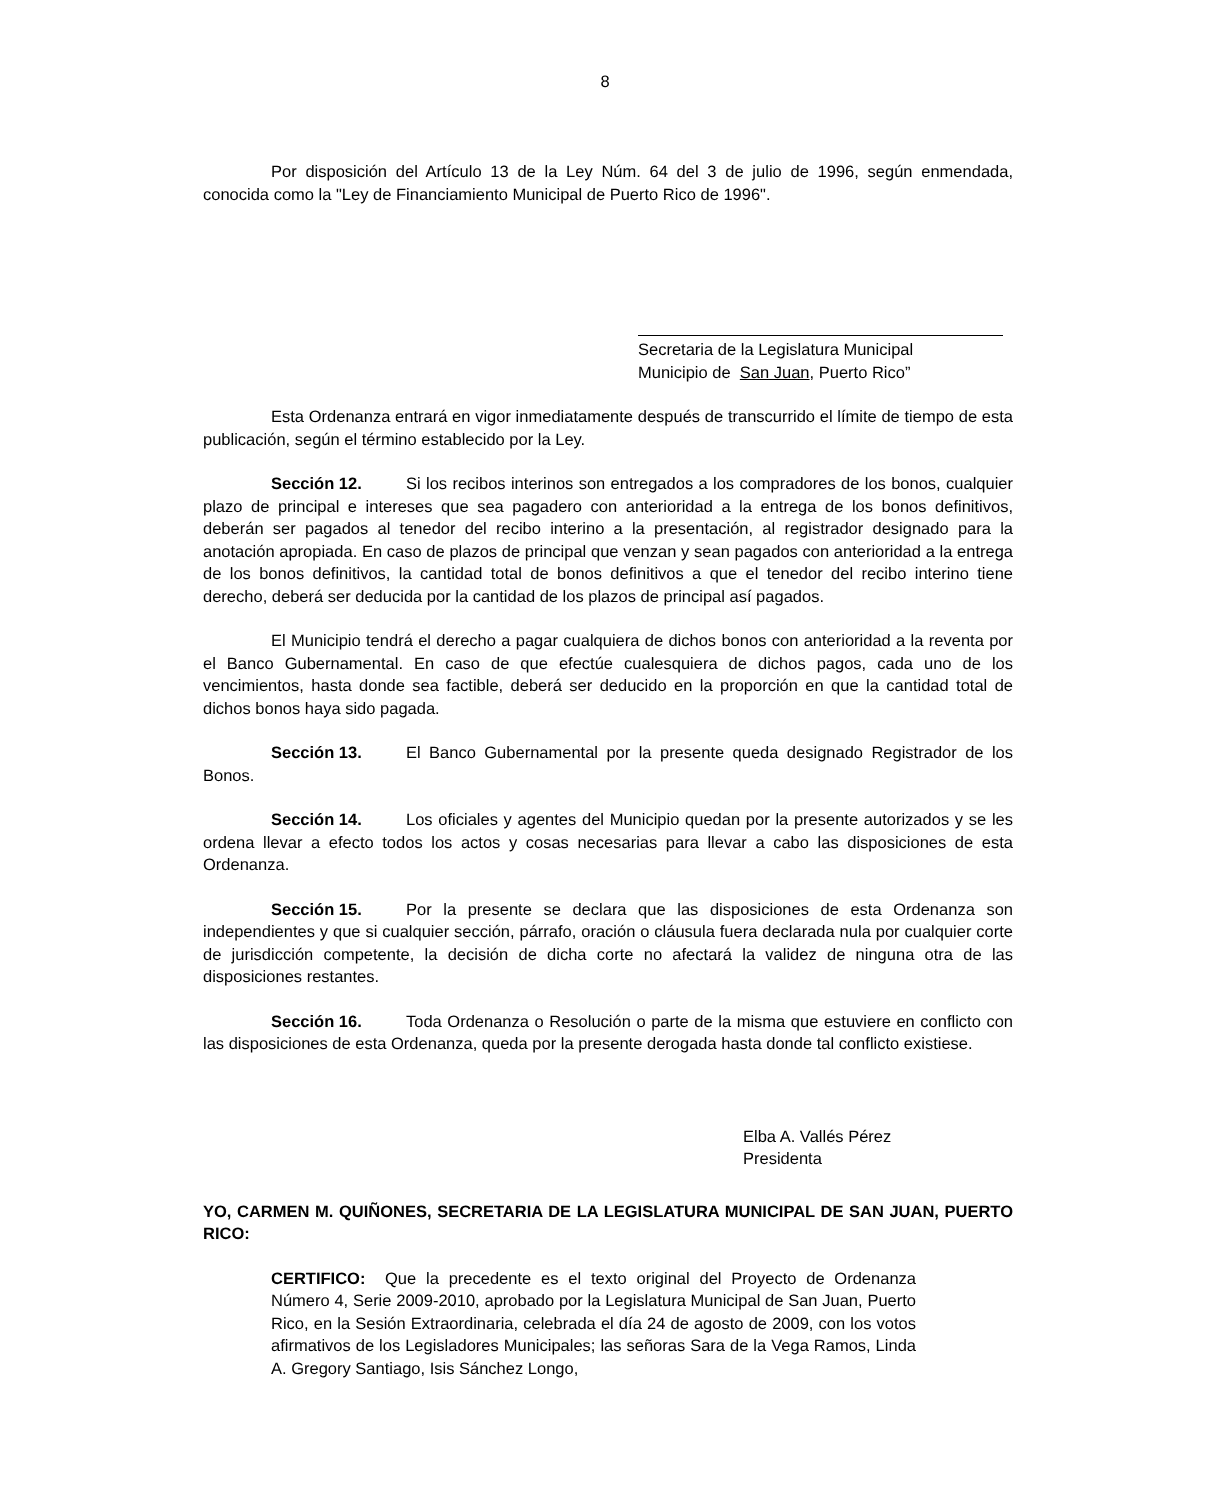8
Por disposición del Artículo 13 de la Ley Núm. 64 del 3 de julio de 1996, según enmendada, conocida como la "Ley de Financiamiento Municipal de Puerto Rico de 1996".
Secretaria de la Legislatura Municipal
Municipio de San Juan, Puerto Rico”
Esta Ordenanza entrará en vigor inmediatamente después de transcurrido el límite de tiempo de esta publicación, según el término establecido por la Ley.
Sección 12. Si los recibos interinos son entregados a los compradores de los bonos, cualquier plazo de principal e intereses que sea pagadero con anterioridad a la entrega de los bonos definitivos, deberán ser pagados al tenedor del recibo interino a la presentación, al registrador designado para la anotación apropiada. En caso de plazos de principal que venzan y sean pagados con anterioridad a la entrega de los bonos definitivos, la cantidad total de bonos definitivos a que el tenedor del recibo interino tiene derecho, deberá ser deducida por la cantidad de los plazos de principal así pagados.
El Municipio tendrá el derecho a pagar cualquiera de dichos bonos con anterioridad a la reventa por el Banco Gubernamental. En caso de que efectúe cualesquiera de dichos pagos, cada uno de los vencimientos, hasta donde sea factible, deberá ser deducido en la proporción en que la cantidad total de dichos bonos haya sido pagada.
Sección 13. El Banco Gubernamental por la presente queda designado Registrador de los Bonos.
Sección 14. Los oficiales y agentes del Municipio quedan por la presente autorizados y se les ordena llevar a efecto todos los actos y cosas necesarias para llevar a cabo las disposiciones de esta Ordenanza.
Sección 15. Por la presente se declara que las disposiciones de esta Ordenanza son independientes y que si cualquier sección, párrafo, oración o cláusula fuera declarada nula por cualquier corte de jurisdicción competente, la decisión de dicha corte no afectará la validez de ninguna otra de las disposiciones restantes.
Sección 16. Toda Ordenanza o Resolución o parte de la misma que estuviere en conflicto con las disposiciones de esta Ordenanza, queda por la presente derogada hasta donde tal conflicto existiese.
Elba A. Vallés Pérez
Presidenta
YO, CARMEN M. QUIÑONES, SECRETARIA DE LA LEGISLATURA MUNICIPAL DE SAN JUAN, PUERTO RICO:
CERTIFICO: Que la precedente es el texto original del Proyecto de Ordenanza Número 4, Serie 2009-2010, aprobado por la Legislatura Municipal de San Juan, Puerto Rico, en la Sesión Extraordinaria, celebrada el día 24 de agosto de 2009, con los votos afirmativos de los Legisladores Municipales; las señoras Sara de la Vega Ramos, Linda A. Gregory Santiago, Isis Sánchez Longo,